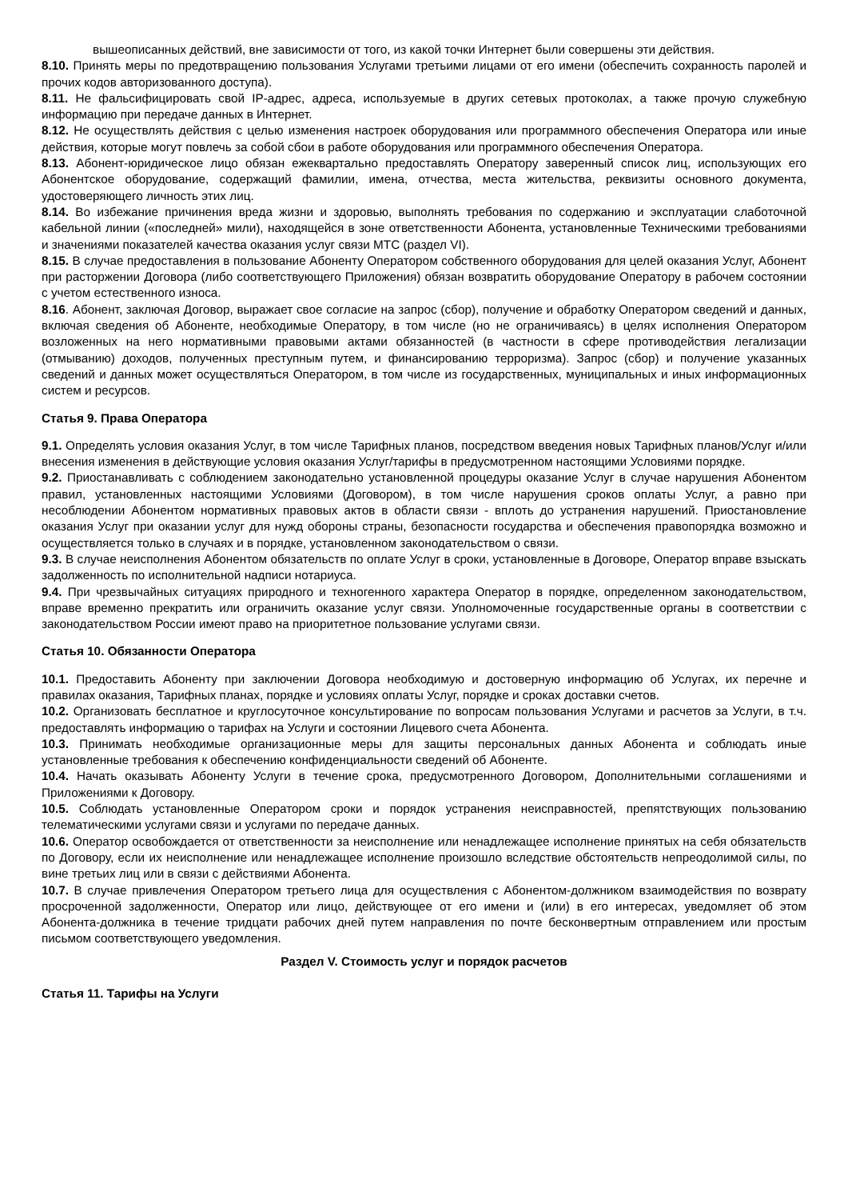вышеописанных действий, вне зависимости от того, из какой точки Интернет были совершены эти действия.
8.10. Принять меры по предотвращению пользования Услугами третьими лицами от его имени (обеспечить сохранность паролей и прочих кодов авторизованного доступа).
8.11. Не фальсифицировать свой IP-адрес, адреса, используемые в других сетевых протоколах, а также прочую служебную информацию при передаче данных в Интернет.
8.12. Не осуществлять действия с целью изменения настроек оборудования или программного обеспечения Оператора или иные действия, которые могут повлечь за собой сбои в работе оборудования или программного обеспечения Оператора.
8.13. Абонент-юридическое лицо обязан ежеквартально предоставлять Оператору заверенный список лиц, использующих его Абонентское оборудование, содержащий фамилии, имена, отчества, места жительства, реквизиты основного документа, удостоверяющего личность этих лиц.
8.14. Во избежание причинения вреда жизни и здоровью, выполнять требования по содержанию и эксплуатации слаботочной кабельной линии («последней» мили), находящейся в зоне ответственности Абонента, установленные Техническими требованиями и значениями показателей качества оказания услуг связи МТС (раздел VI).
8.15. В случае предоставления в пользование Абоненту Оператором собственного оборудования для целей оказания Услуг, Абонент при расторжении Договора (либо соответствующего Приложения) обязан возвратить оборудование Оператору в рабочем состоянии с учетом естественного износа.
8.16. Абонент, заключая Договор, выражает свое согласие на запрос (сбор), получение и обработку Оператором сведений и данных, включая сведения об Абоненте, необходимые Оператору, в том числе (но не ограничиваясь) в целях исполнения Оператором возложенных на него нормативными правовыми актами обязанностей (в частности в сфере противодействия легализации (отмыванию) доходов, полученных преступным путем, и финансированию терроризма). Запрос (сбор) и получение указанных сведений и данных может осуществляться Оператором, в том числе из государственных, муниципальных и иных информационных систем и ресурсов.
Статья 9. Права Оператора
9.1. Определять условия оказания Услуг, в том числе Тарифных планов, посредством введения новых Тарифных планов/Услуг и/или внесения изменения в действующие условия оказания Услуг/тарифы в предусмотренном настоящими Условиями порядке.
9.2. Приостанавливать с соблюдением законодательно установленной процедуры оказание Услуг в случае нарушения Абонентом правил, установленных настоящими Условиями (Договором), в том числе нарушения сроков оплаты Услуг, а равно при несоблюдении Абонентом нормативных правовых актов в области связи - вплоть до устранения нарушений. Приостановление оказания Услуг при оказании услуг для нужд обороны страны, безопасности государства и обеспечения правопорядка возможно и осуществляется только в случаях и в порядке, установленном законодательством о связи.
9.3. В случае неисполнения Абонентом обязательств по оплате Услуг в сроки, установленные в Договоре, Оператор вправе взыскать задолженность по исполнительной надписи нотариуса.
9.4. При чрезвычайных ситуациях природного и техногенного характера Оператор в порядке, определенном законодательством, вправе временно прекратить или ограничить оказание услуг связи. Уполномоченные государственные органы в соответствии с законодательством России имеют право на приоритетное пользование услугами связи.
Статья 10. Обязанности Оператора
10.1. Предоставить Абоненту при заключении Договора необходимую и достоверную информацию об Услугах, их перечне и правилах оказания, Тарифных планах, порядке и условиях оплаты Услуг, порядке и сроках доставки счетов.
10.2. Организовать бесплатное и круглосуточное консультирование по вопросам пользования Услугами и расчетов за Услуги, в т.ч. предоставлять информацию о тарифах на Услуги и состоянии Лицевого счета Абонента.
10.3. Принимать необходимые организационные меры для защиты персональных данных Абонента и соблюдать иные установленные требования к обеспечению конфиденциальности сведений об Абоненте.
10.4. Начать оказывать Абоненту Услуги в течение срока, предусмотренного Договором, Дополнительными соглашениями и Приложениями к Договору.
10.5. Соблюдать установленные Оператором сроки и порядок устранения неисправностей, препятствующих пользованию телематическими услугами связи и услугами по передаче данных.
10.6. Оператор освобождается от ответственности за неисполнение или ненадлежащее исполнение принятых на себя обязательств по Договору, если их неисполнение или ненадлежащее исполнение произошло вследствие обстоятельств непреодолимой силы, по вине третьих лиц или в связи с действиями Абонента.
10.7. В случае привлечения Оператором третьего лица для осуществления с Абонентом-должником взаимодействия по возврату просроченной задолженности, Оператор или лицо, действующее от его имени и (или) в его интересах, уведомляет об этом Абонента-должника в течение тридцати рабочих дней путем направления по почте бесконвертным отправлением или простым письмом соответствующего уведомления.
Раздел V. Стоимость услуг и порядок расчетов
Статья 11. Тарифы на Услуги